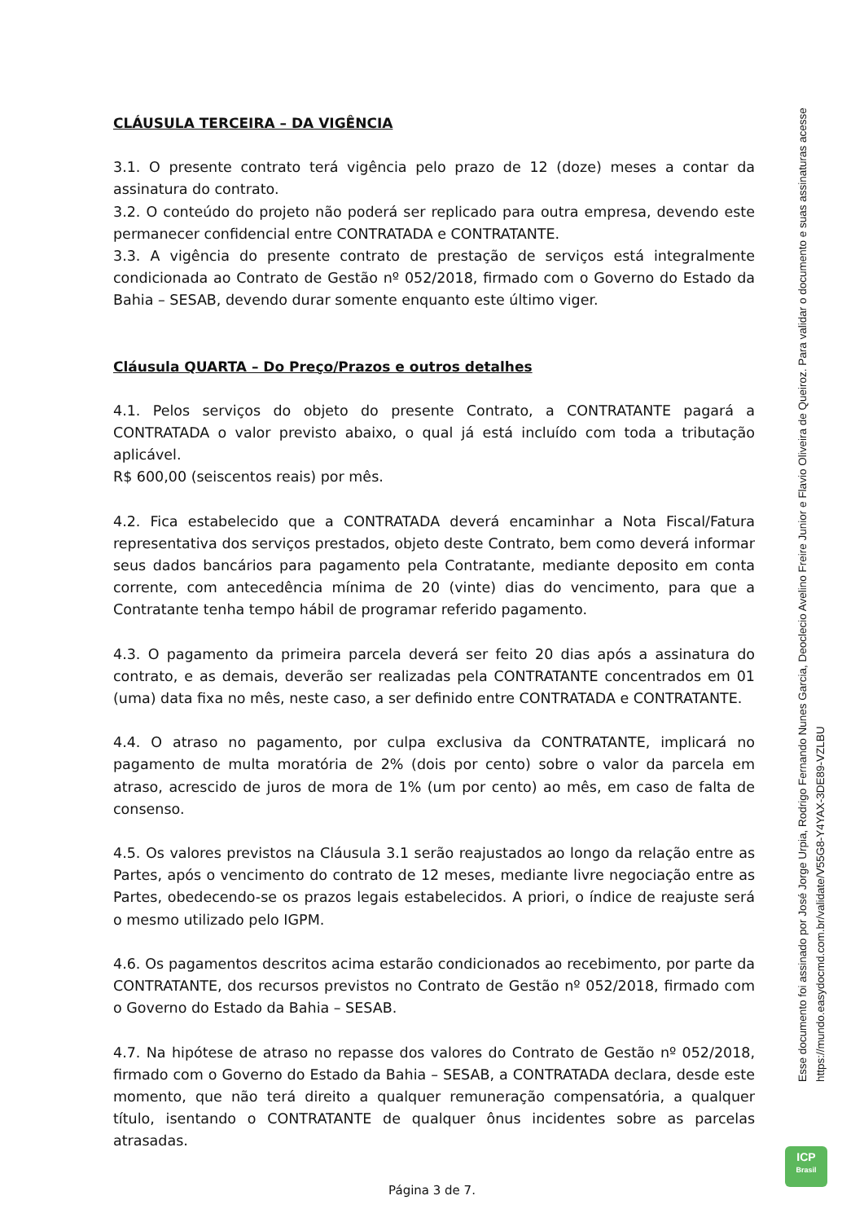CLÁUSULA TERCEIRA – DA VIGÊNCIA
3.1. O presente contrato terá vigência pelo prazo de 12 (doze) meses a contar da assinatura do contrato.
3.2. O conteúdo do projeto não poderá ser replicado para outra empresa, devendo este permanecer confidencial entre CONTRATADA e CONTRATANTE.
3.3. A vigência do presente contrato de prestação de serviços está integralmente condicionada ao Contrato de Gestão nº 052/2018, firmado com o Governo do Estado da Bahia – SESAB, devendo durar somente enquanto este último viger.
Cláusula QUARTA – Do Preço/Prazos e outros detalhes
4.1. Pelos serviços do objeto do presente Contrato, a CONTRATANTE pagará a CONTRATADA o valor previsto abaixo, o qual já está incluído com toda a tributação aplicável.
R$ 600,00 (seiscentos reais) por mês.
4.2. Fica estabelecido que a CONTRATADA deverá encaminhar a Nota Fiscal/Fatura representativa dos serviços prestados, objeto deste Contrato, bem como deverá informar seus dados bancários para pagamento pela Contratante, mediante deposito em conta corrente, com antecedência mínima de 20 (vinte) dias do vencimento, para que a Contratante tenha tempo hábil de programar referido pagamento.
4.3. O pagamento da primeira parcela deverá ser feito 20 dias após a assinatura do contrato, e as demais, deverão ser realizadas pela CONTRATANTE concentrados em 01 (uma) data fixa no mês, neste caso, a ser definido entre CONTRATADA e CONTRATANTE.
4.4. O atraso no pagamento, por culpa exclusiva da CONTRATANTE, implicará no pagamento de multa moratória de 2% (dois por cento) sobre o valor da parcela em atraso, acrescido de juros de mora de 1% (um por cento) ao mês, em caso de falta de consenso.
4.5. Os valores previstos na Cláusula 3.1 serão reajustados ao longo da relação entre as Partes, após o vencimento do contrato de 12 meses, mediante livre negociação entre as Partes, obedecendo-se os prazos legais estabelecidos. A priori, o índice de reajuste será o mesmo utilizado pelo IGPM.
4.6. Os pagamentos descritos acima estarão condicionados ao recebimento, por parte da CONTRATANTE, dos recursos previstos no Contrato de Gestão nº 052/2018, firmado com o Governo do Estado da Bahia – SESAB.
4.7. Na hipótese de atraso no repasse dos valores do Contrato de Gestão nº 052/2018, firmado com o Governo do Estado da Bahia – SESAB, a CONTRATADA declara, desde este momento, que não terá direito a qualquer remuneração compensatória, a qualquer título, isentando o CONTRATANTE de qualquer ônus incidentes sobre as parcelas atrasadas.
Esse documento foi assinado por José Jorge Urpia, Rodrigo Fernando Nunes Garcia, Deoclecio Avelino Freire Junior e Flavio Oliveira de Queiroz. Para validar o documento e suas assinaturas acesse https://mundo.easydocmd.com.br/validate/V55G8-Y4YAX-3DE89-VZLBU
ICP
Brasil
Página 3 de 7.